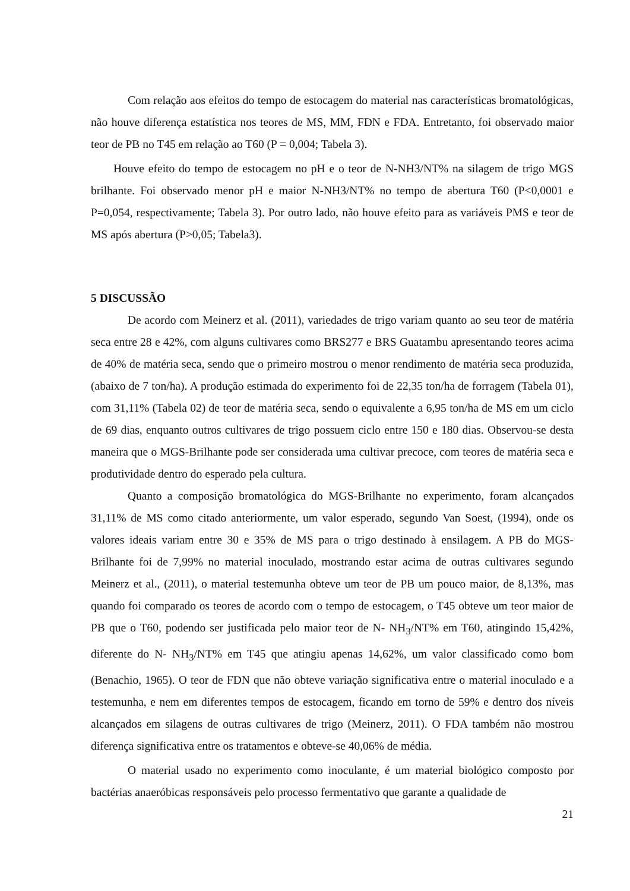Com relação aos efeitos do tempo de estocagem do material nas características bromatológicas, não houve diferença estatística nos teores de MS, MM, FDN e FDA. Entretanto, foi observado maior teor de PB no T45 em relação ao T60 (P = 0,004; Tabela 3).
Houve efeito do tempo de estocagem no pH e o teor de N-NH3/NT% na silagem de trigo MGS brilhante. Foi observado menor pH e maior N-NH3/NT% no tempo de abertura T60 (P<0,0001 e P=0,054, respectivamente; Tabela 3). Por outro lado, não houve efeito para as variáveis PMS e teor de MS após abertura (P>0,05; Tabela3).
5 DISCUSSÃO
De acordo com Meinerz et al. (2011), variedades de trigo variam quanto ao seu teor de matéria seca entre 28 e 42%, com alguns cultivares como BRS277 e BRS Guatambu apresentando teores acima de 40% de matéria seca, sendo que o primeiro mostrou o menor rendimento de matéria seca produzida, (abaixo de 7 ton/ha). A produção estimada do experimento foi de 22,35 ton/ha de forragem (Tabela 01), com 31,11% (Tabela 02) de teor de matéria seca, sendo o equivalente a 6,95 ton/ha de MS em um ciclo de 69 dias, enquanto outros cultivares de trigo possuem ciclo entre 150 e 180 dias. Observou-se desta maneira que o MGS-Brilhante pode ser considerada uma cultivar precoce, com teores de matéria seca e produtividade dentro do esperado pela cultura.
Quanto a composição bromatológica do MGS-Brilhante no experimento, foram alcançados 31,11% de MS como citado anteriormente, um valor esperado, segundo Van Soest, (1994), onde os valores ideais variam entre 30 e 35% de MS para o trigo destinado à ensilagem. A PB do MGS-Brilhante foi de 7,99% no material inoculado, mostrando estar acima de outras cultivares segundo Meinerz et al., (2011), o material testemunha obteve um teor de PB um pouco maior, de 8,13%, mas quando foi comparado os teores de acordo com o tempo de estocagem, o T45 obteve um teor maior de PB que o T60, podendo ser justificada pelo maior teor de N- NH<sub>3</sub>/NT% em T60, atingindo 15,42%, diferente do N- NH<sub>3</sub>/NT% em T45 que atingiu apenas 14,62%, um valor classificado como bom (Benachio, 1965). O teor de FDN que não obteve variação significativa entre o material inoculado e a testemunha, e nem em diferentes tempos de estocagem, ficando em torno de 59% e dentro dos níveis alcançados em silagens de outras cultivares de trigo (Meinerz, 2011). O FDA também não mostrou diferença significativa entre os tratamentos e obteve-se 40,06% de média.
O material usado no experimento como inoculante, é um material biológico composto por bactérias anaeróbicas responsáveis pelo processo fermentativo que garante a qualidade de
21